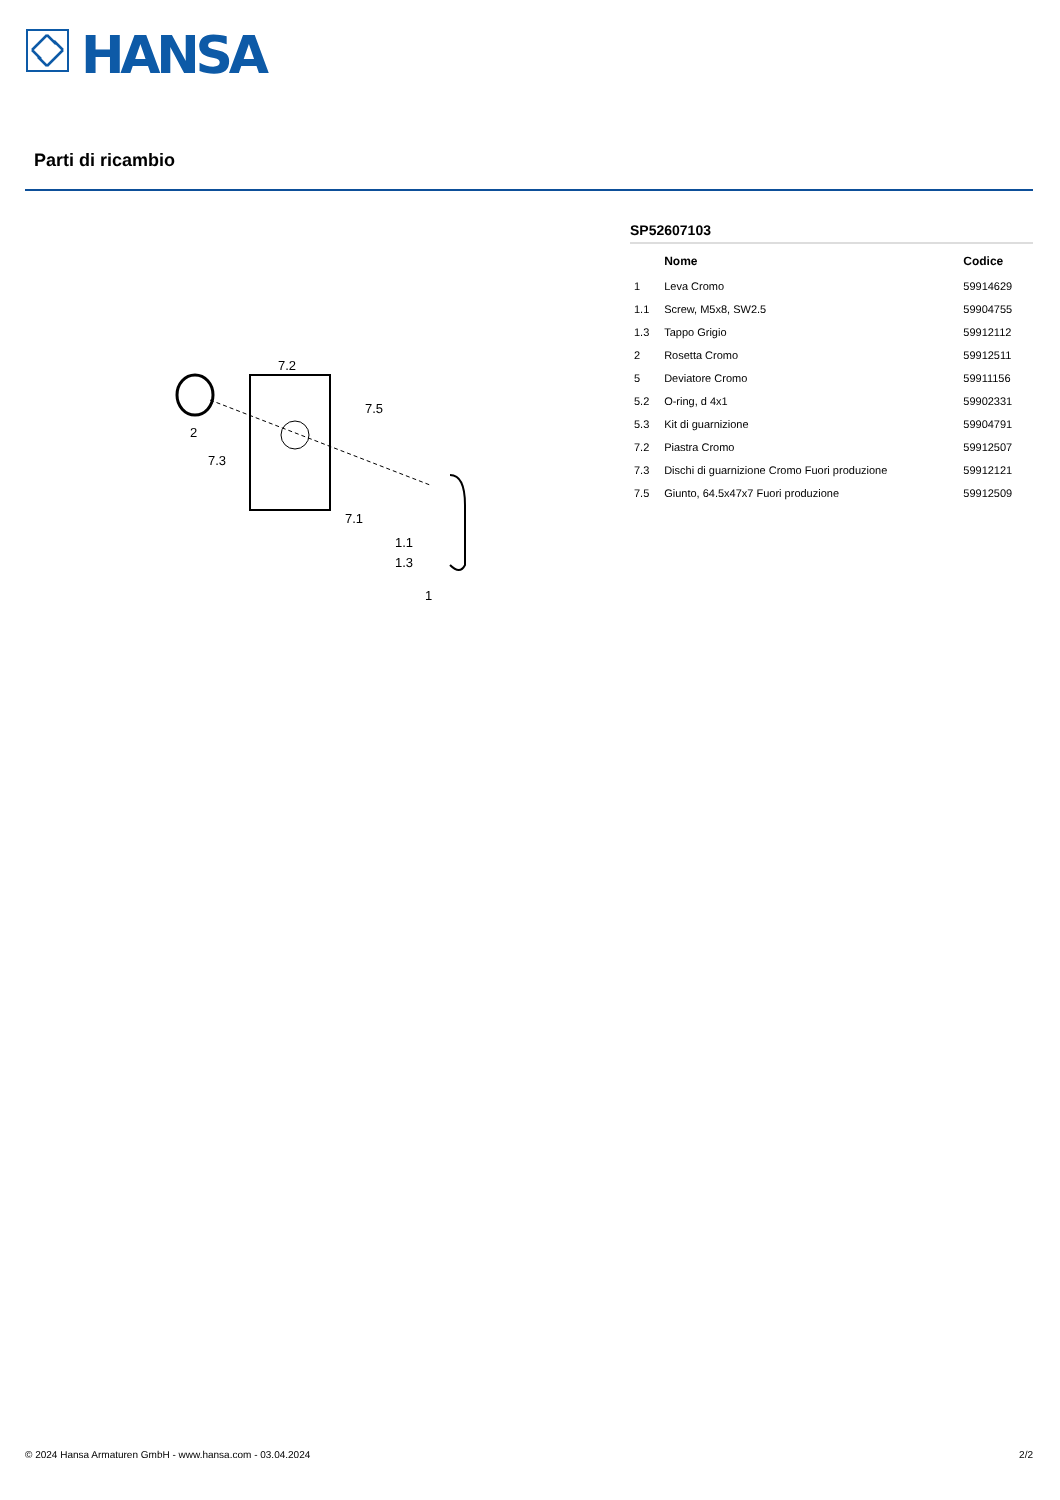HANSA
Parti di ricambio
7.2
7.5
2
7.3
7.1
1.1
1.3
1
SP52607103
| | Nome | Codice |
| --- | --- | --- |
| 1 | Leva Cromo | 59914629 |
| 1.1 | Screw, M5x8, SW2.5 | 59904755 |
| 1.3 | Tappo Grigio | 59912112 |
| 2 | Rosetta Cromo | 59912511 |
| 5 | Deviatore Cromo | 59911156 |
| 5.2 | O-ring, d 4x1 | 59902331 |
| 5.3 | Kit di guarnizione | 59904791 |
| 7.2 | Piastra Cromo | 59912507 |
| 7.3 | Dischi di guarnizione Cromo Fuori produzione | 59912121 |
| 7.5 | Giunto, 64.5x47x7 Fuori produzione | 59912509 |
© 2024 Hansa Armaturen GmbH - www.hansa.com - 03.04.2024
2/2